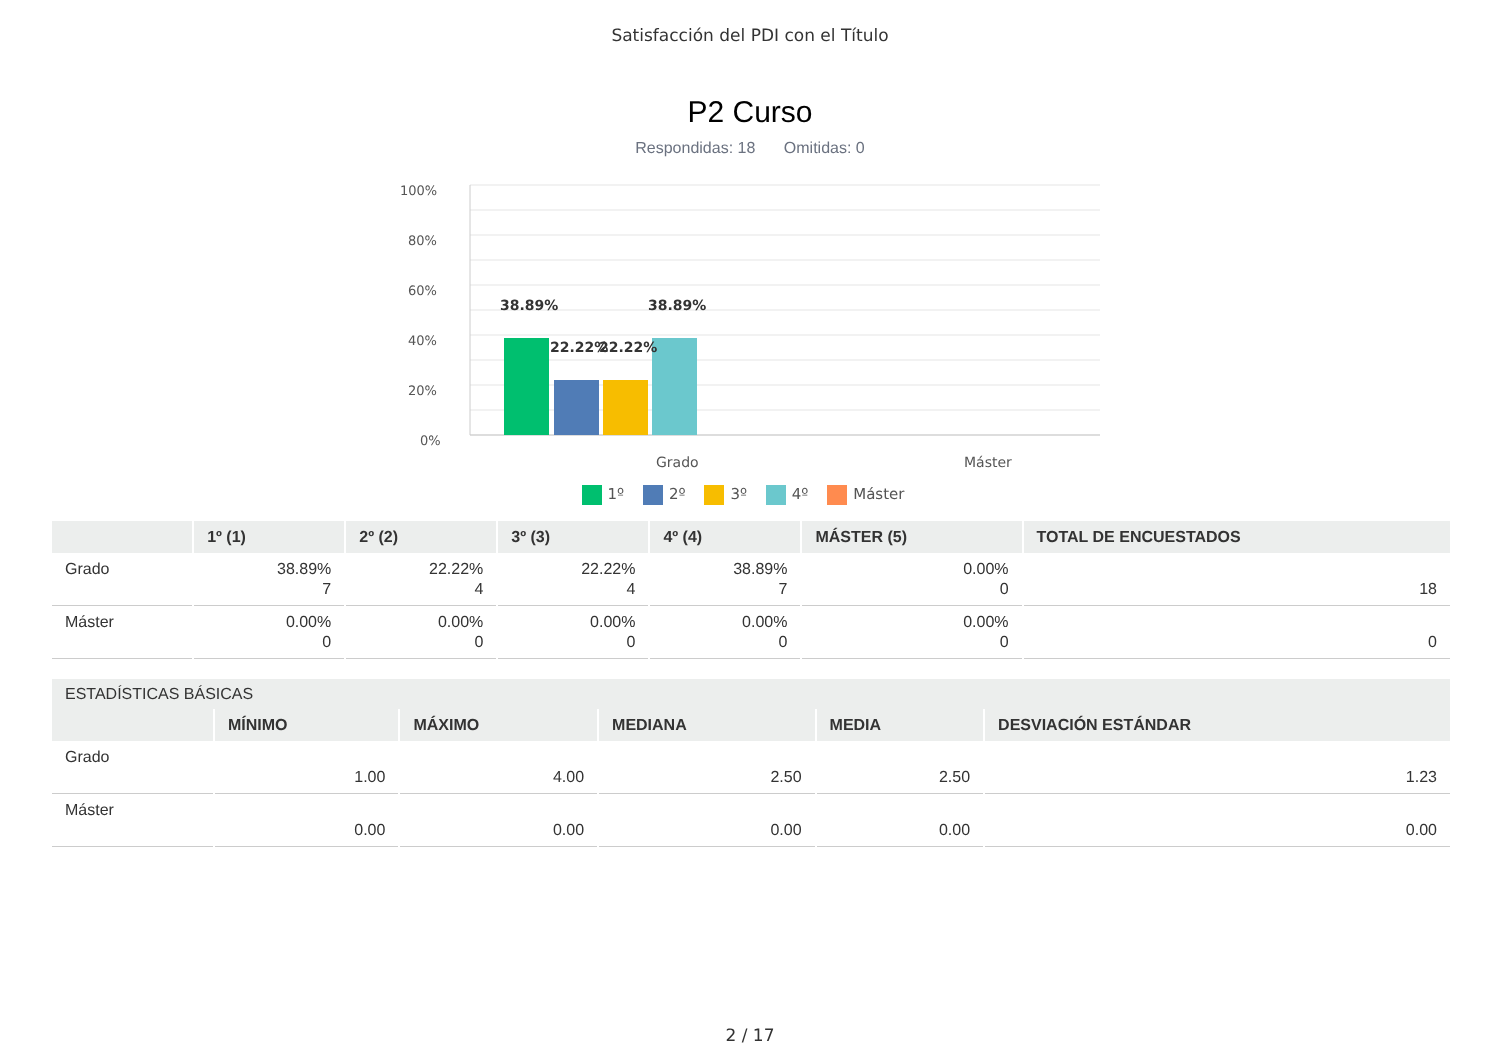Satisfacción del PDI con el Título
P2 Curso
Respondidas: 18 Omitidas: 0
100%
80%
60%
40%
20%
0%
38.89%
22.22%
22.22%
38.89%
Grado
Máster
1º 2º 3º 4º Máster
| | 1º (1) | 2º (2) | 3º (3) | 4º (4) | MÁSTER (5) | TOTAL DE ENCUESTADOS |
| --- | --- | --- | --- | --- | --- | --- |
| Grado | 38.89% 7 | 22.22% 4 | 22.22% 4 | 38.89% 7 | 0.00% 0 | 18 |
| Máster | 0.00% 0 | 0.00% 0 | 0.00% 0 | 0.00% 0 | 0.00% 0 | 0 |
| ESTADÍSTICAS BÁSICAS | | | | | |
| --- | --- | --- | --- | --- | --- |
| | MÍNIMO | MÁXIMO | MEDIANA | MEDIA | DESVIACIÓN ESTÁNDAR |
| Grado | 1.00 | 4.00 | 2.50 | 2.50 | 1.23 |
| Máster | 0.00 | 0.00 | 0.00 | 0.00 | 0.00 |
2 / 17